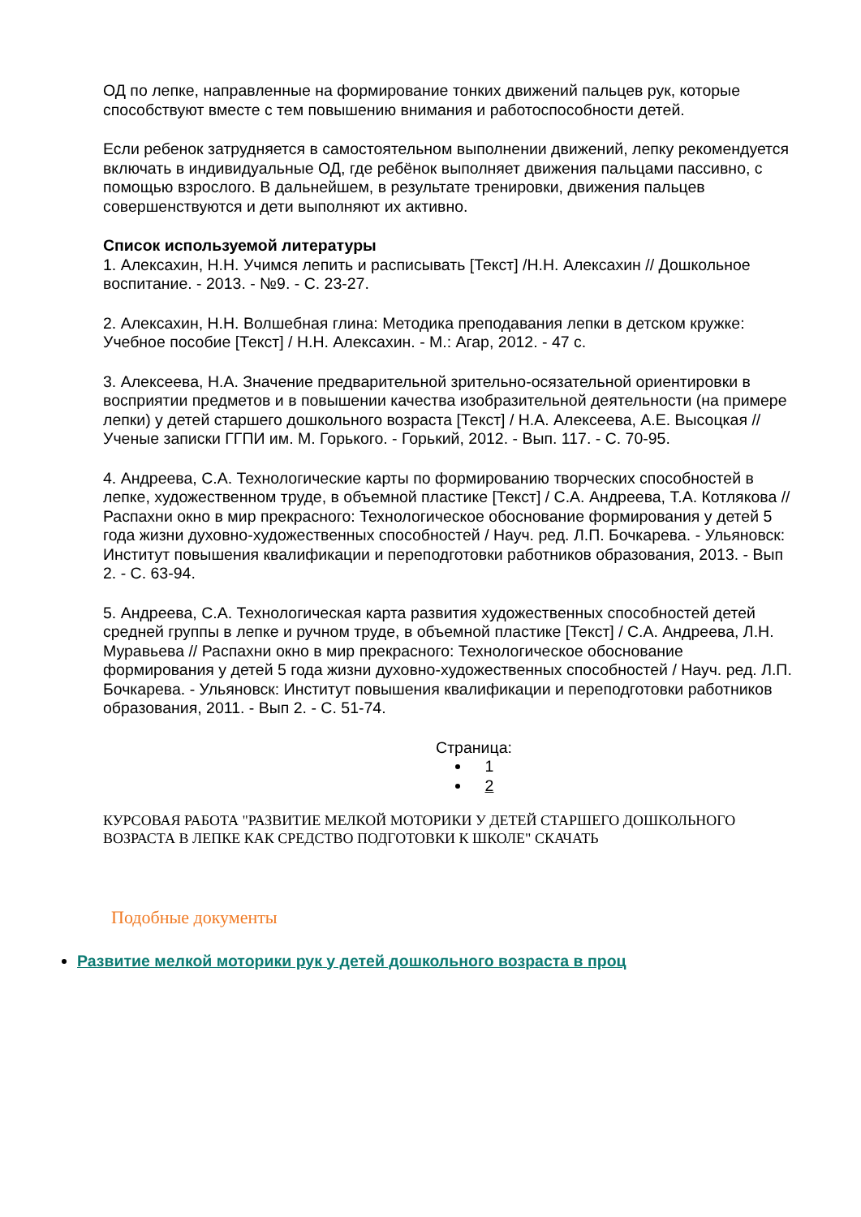ОД по лепке, направленные на формирование тонких движений пальцев рук, которые способствуют вместе с тем повышению внимания и работоспособности детей.
Если ребенок затрудняется в самостоятельном выполнении движений, лепку рекомендуется включать в индивидуальные ОД, где ребёнок выполняет движения пальцами пассивно, с помощью взрослого. В дальнейшем, в результате тренировки, движения пальцев совершенствуются и дети выполняют их активно.
Список используемой литературы
1. Алексахин, Н.Н. Учимся лепить и расписывать [Текст] /Н.Н. Алексахин // Дошкольное воспитание. - 2013. - №9. - С. 23-27.
2. Алексахин, Н.Н. Волшебная глина: Методика преподавания лепки в детском кружке: Учебное пособие [Текст] / Н.Н. Алексахин. - М.: Агар, 2012. - 47 с.
3. Алексеева, Н.А. Значение предварительной зрительно-осязательной ориентировки в восприятии предметов и в повышении качества изобразительной деятельности (на примере лепки) у детей старшего дошкольного возраста [Текст] / Н.А. Алексеева, А.Е. Высоцкая // Ученые записки ГГПИ им. М. Горького. - Горький, 2012. - Вып. 117. - С. 70-95.
4. Андреева, С.А. Технологические карты по формированию творческих способностей в лепке, художественном труде, в объемной пластике [Текст] / С.А. Андреева, Т.А. Котлякова // Распахни окно в мир прекрасного: Технологическое обоснование формирования у детей 5 года жизни духовно-художественных способностей / Науч. ред. Л.П. Бочкарева. - Ульяновск: Институт повышения квалификации и переподготовки работников образования, 2013. - Вып 2. - С. 63-94.
5. Андреева, С.А. Технологическая карта развития художественных способностей детей средней группы в лепке и ручном труде, в объемной пластике [Текст] / С.А. Андреева, Л.Н. Муравьева // Распахни окно в мир прекрасного: Технологическое обоснование формирования у детей 5 года жизни духовно-художественных способностей / Науч. ред. Л.П. Бочкарева. - Ульяновск: Институт повышения квалификации и переподготовки работников образования, 2011. - Вып 2. - С. 51-74.
Страница:
1
2
КУРСОВАЯ РАБОТА "РАЗВИТИЕ МЕЛКОЙ МОТОРИКИ У ДЕТЕЙ СТАРШЕГО ДОШКОЛЬНОГО ВОЗРАСТА В ЛЕПКЕ КАК СРЕДСТВО ПОДГОТОВКИ К ШКОЛЕ" СКАЧАТЬ
Подобные документы
Развитие мелкой моторики рук у детей дошкольного возраста в проц